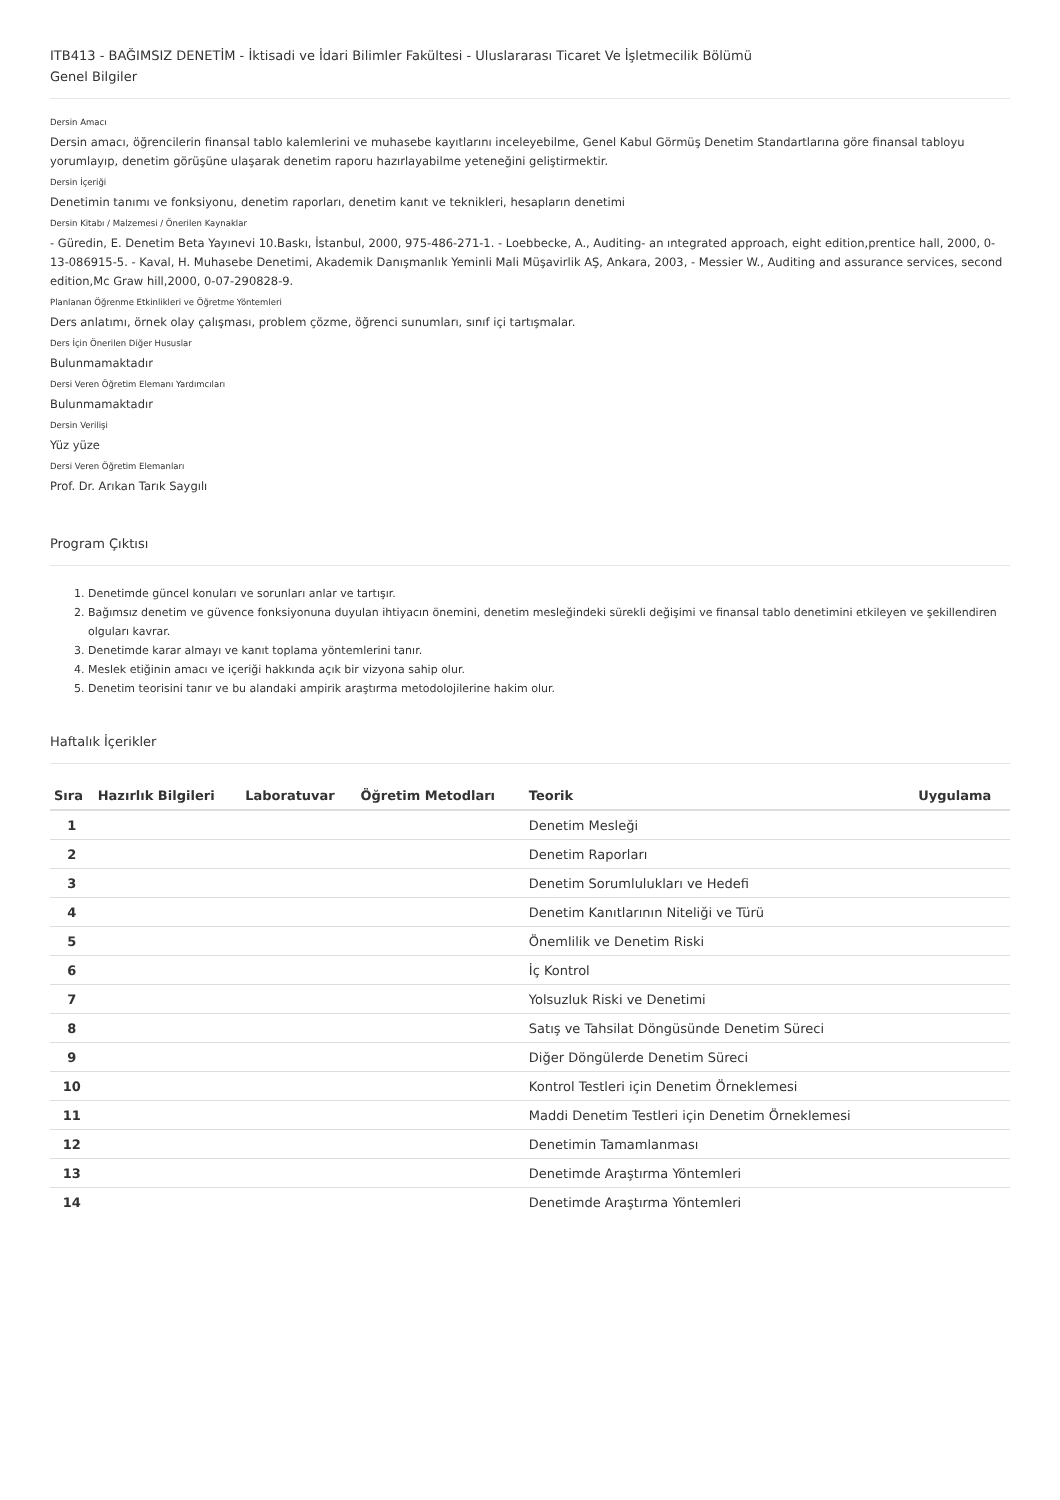ITB413 - BAĞIMSIZ DENETİM - İktisadi ve İdari Bilimler Fakültesi - Uluslararası Ticaret Ve İşletmecilik Bölümü
Genel Bilgiler
Dersin Amacı
Dersin amacı, öğrencilerin finansal tablo kalemlerini ve muhasebe kayıtlarını inceleyebilme, Genel Kabul Görmüş Denetim Standartlarına göre finansal tabloyu yorumlayıp, denetim görüşüne ulaşarak denetim raporu hazırlayabilme yeteneğini geliştirmektir.
Dersin İçeriği
Denetimin tanımı ve fonksiyonu, denetim raporları, denetim kanıt ve teknikleri, hesapların denetimi
Dersin Kitabı / Malzemesi / Önerilen Kaynaklar
- Güredin, E. Denetim Beta Yayınevi 10.Baskı, İstanbul, 2000, 975-486-271-1. - Loebbecke, A., Auditing- an ıntegrated approach, eight edition,prentice hall, 2000, 0-13-086915-5. - Kaval, H. Muhasebe Denetimi, Akademik Danışmanlık Yeminli Mali Müşavirlik AŞ, Ankara, 2003, - Messier W., Auditing and assurance services, second edition,Mc Graw hill,2000, 0-07-290828-9.
Planlanan Öğrenme Etkinlikleri ve Öğretme Yöntemleri
Ders anlatımı, örnek olay çalışması, problem çözme, öğrenci sunumları, sınıf içi tartışmalar.
Ders İçin Önerilen Diğer Hususlar
Bulunmamaktadır
Dersi Veren Öğretim Elemanı Yardımcıları
Bulunmamaktadır
Dersin Verilişi
Yüz yüze
Dersi Veren Öğretim Elemanları
Prof. Dr. Arıkan Tarık Saygılı
Program Çıktısı
1. Denetimde güncel konuları ve sorunları anlar ve tartışır.
2. Bağımsız denetim ve güvence fonksiyonuna duyulan ihtiyacın önemini, denetim mesleğindeki sürekli değişimi ve finansal tablo denetimini etkileyen ve şekillendiren olguları kavrar.
3. Denetimde karar almayı ve kanıt toplama yöntemlerini tanır.
4. Meslek etiğinin amacı ve içeriği hakkında açık bir vizyona sahip olur.
5. Denetim teorisini tanır ve bu alandaki ampirik araştırma metodolojilerine hakim olur.
Haftalık İçerikler
| Sıra | Hazırlık Bilgileri | Laboratuvar | Öğretim Metodları | Teorik | Uygulama |
| --- | --- | --- | --- | --- | --- |
| 1 | | | | Denetim Mesleği | |
| 2 | | | | Denetim Raporları | |
| 3 | | | | Denetim Sorumlulukları ve Hedefi | |
| 4 | | | | Denetim Kanıtlarının Niteliği ve Türü | |
| 5 | | | | Önemlilik ve Denetim Riski | |
| 6 | | | | İç Kontrol | |
| 7 | | | | Yolsuzluk Riski ve Denetimi | |
| 8 | | | | Satış ve Tahsilat Döngüsünde Denetim Süreci | |
| 9 | | | | Diğer Döngülerde Denetim Süreci | |
| 10 | | | | Kontrol Testleri için Denetim Örneklemesi | |
| 11 | | | | Maddi Denetim Testleri için Denetim Örneklemesi | |
| 12 | | | | Denetimin Tamamlanması | |
| 13 | | | | Denetimde Araştırma Yöntemleri | |
| 14 | | | | Denetimde Araştırma Yöntemleri | |